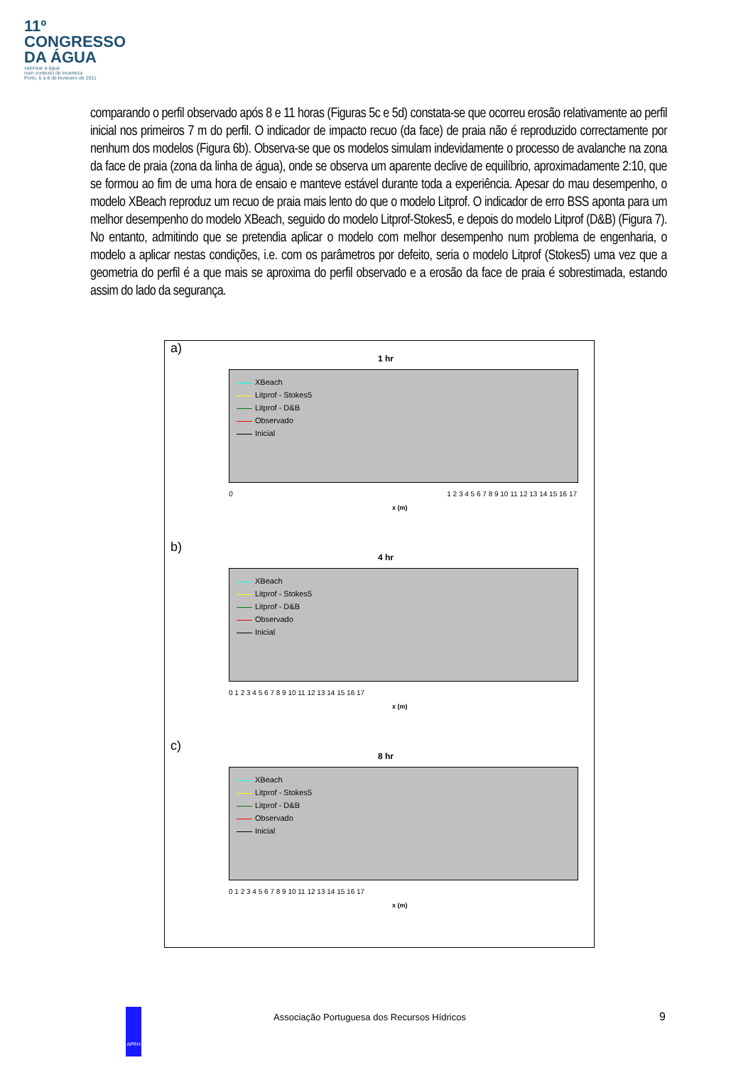11º
CONGRESSO
DA ÁGUA
valorizar a água
num contexto de incerteza
Porto, 6 a 8 de fevereiro de 2011
comparando o perfil observado após 8 e 11 horas (Figuras 5c e 5d) constata-se que ocorreu erosão relativamente ao perfil inicial nos primeiros 7 m do perfil. O indicador de impacto recuo (da face) de praia não é reproduzido correctamente por nenhum dos modelos (Figura 6b). Observa-se que os modelos simulam indevidamente o processo de avalanche na zona da face de praia (zona da linha de água), onde se observa um aparente declive de equilíbrio, aproximadamente 2:10, que se formou ao fim de uma hora de ensaio e manteve estável durante toda a experiência. Apesar do mau desempenho, o modelo XBeach reproduz um recuo de praia mais lento do que o modelo Litprof. O indicador de erro BSS aponta para um melhor desempenho do modelo XBeach, seguido do modelo Litprof-Stokes5, e depois do modelo Litprof (D&B) (Figura 7). No entanto, admitindo que se pretendia aplicar o modelo com melhor desempenho num problema de engenharia, o modelo a aplicar nestas condições, i.e. com os parâmetros por defeito, seria o modelo Litprof (Stokes5) uma vez que a geometria do perfil é a que mais se aproxima do perfil observado e a erosão da face de praia é sobrestimada, estando assim do lado da segurança.
a)
1 hr
XBeach
Litprof - Stokes5
Litprof - D&B
Observado
Inicial
0 1 2 3 4 5 6 7 8 9 10 11 12 13 14 15 16 17
x (m)
b)
4 hr
XBeach
Litprof - Stokes5
Litprof - D&B
Observado
Inicial
0 1 2 3 4 5 6 7 8 9 10 11 12 13 14 15 16 17
x (m)
c)
8 hr
XBeach
Litprof - Stokes5
Litprof - D&B
Observado
Inicial
0 1 2 3 4 5 6 7 8 9 10 11 12 13 14 15 16 17
x (m)
APRH
Associação Portuguesa dos Recursos Hídricos
9